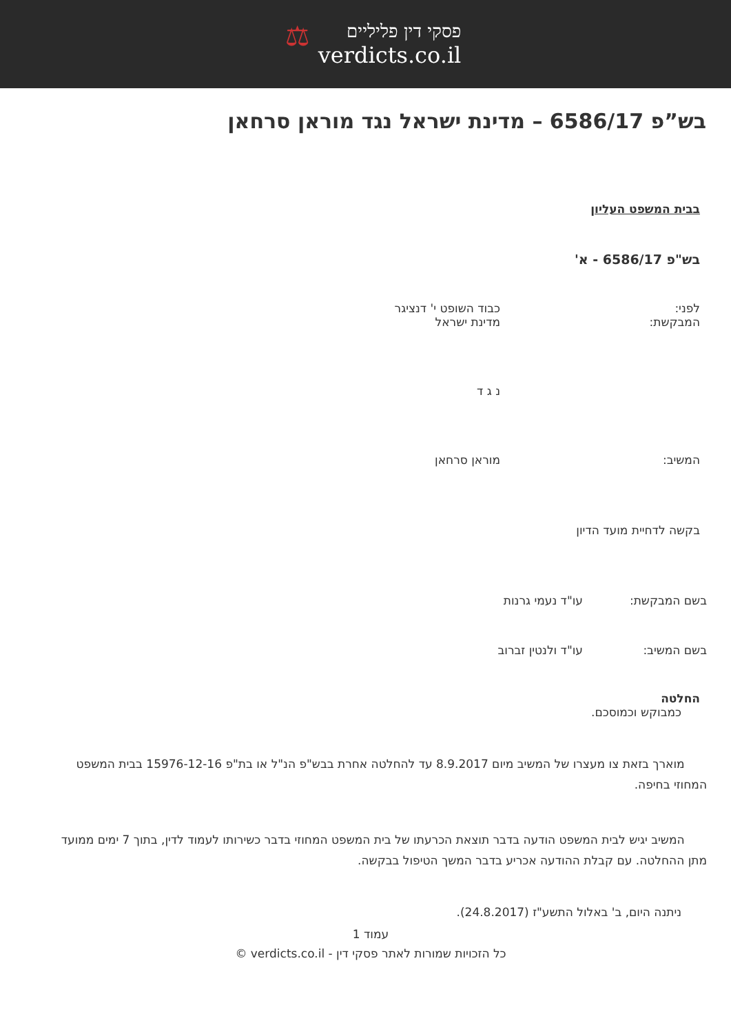פסקי דין פליליים
verdicts.co.il
⚖
בש”פ 6586/17 – מדינת ישראל נגד מוראן סרחאן
בבית המשפט העליון
בש"פ 6586/17 - א'
לפני: כבוד השופט י' דנציגר
המבקשת: מדינת ישראל
נ ג ד
המשיב: מוראן סרחאן
בקשה לדחיית מועד הדיון
בשם המבקשת: עו"ד נעמי גרנות
בשם המשיב: עו"ד ולנטין זברוב
החלטה
כמבוקש וכמוסכם.
מוארך בזאת צו מעצרו של המשיב מיום 8.9.2017 עד להחלטה אחרת בבש"פ הנ"ל או בת"פ 15976-12-16 בבית המשפט המחוזי בחיפה.
המשיב יגיש לבית המשפט הודעה בדבר תוצאת הכרעתו של בית המשפט המחוזי בדבר כשירותו לעמוד לדין, בתוך 7 ימים ממועד מתן ההחלטה. עם קבלת ההודעה אכריע בדבר המשך הטיפול בבקשה.
ניתנה היום, ב' באלול התשע"ז (24.8.2017).
עמוד 1
כל הזכויות שמורות לאתר פסקי דין - verdicts.co.il ©